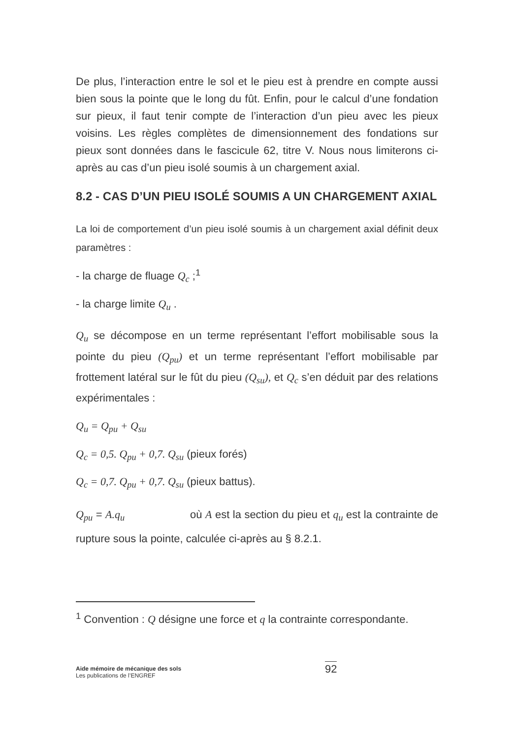De plus, l’interaction entre le sol et le pieu est à prendre en compte aussi bien sous la pointe que le long du fût. Enfin, pour le calcul d’une fondation sur pieux, il faut tenir compte de l’interaction d’un pieu avec les pieux voisins. Les règles complètes de dimensionnement des fondations sur pieux sont données dans le fascicule 62, titre V. Nous nous limiterons ci-après au cas d’un pieu isolé soumis à un chargement axial.
8.2 - CAS D’UN PIEU ISOLÉ SOUMIS A UN CHARGEMENT AXIAL
La loi de comportement d’un pieu isolé soumis à un chargement axial définit deux paramètres :
- la charge de fluage Q<sub>c</sub> ;<sup>1</sup>
- la charge limite Q<sub>u</sub> .
Q<sub>u</sub> se décompose en un terme représentant l’effort mobilisable sous la pointe du pieu (Q<sub>pu</sub>) et un terme représentant l’effort mobilisable par frottement latéral sur le fût du pieu (Q<sub>su</sub>), et Q<sub>c</sub> s’en déduit par des relations expérimentales :
Q<sub>u</sub> = Q<sub>pu</sub> + Q<sub>su</sub>
Q<sub>c</sub> = 0,5. Q<sub>pu</sub> + 0,7. Q<sub>su</sub> (pieux forés)
Q<sub>c</sub> = 0,7. Q<sub>pu</sub> + 0,7. Q<sub>su</sub> (pieux battus).
Q<sub>pu</sub> = A.q<sub>u</sub> où A est la section du pieu et q<sub>u</sub> est la contrainte de rupture sous la pointe, calculée ci-après au § 8.2.1.
<sup>1</sup> Convention : Q désigne une force et q la contrainte correspondante.
Aide mémoire de mécanique des sols
Les publications de l’ENGREF
92